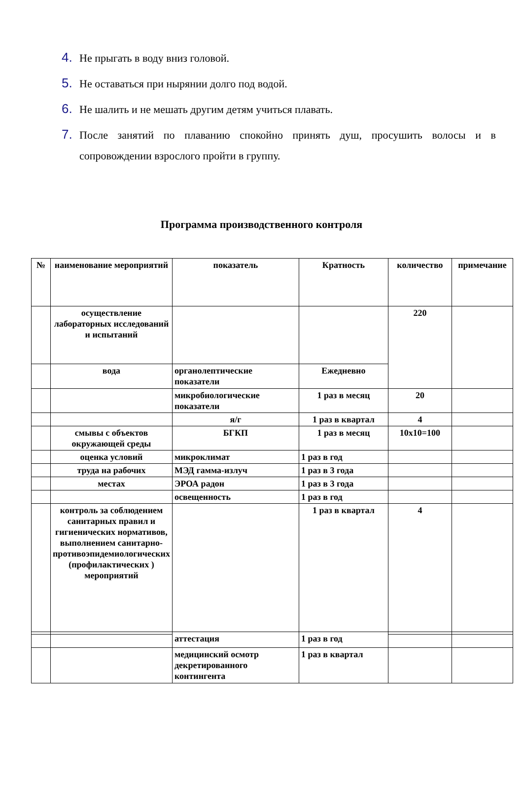4. Не прыгать в воду вниз головой.
5. Не оставаться при нырянии долго под водой.
6. Не шалить и не мешать другим детям учиться плавать.
7. После занятий по плаванию спокойно принять душ, просушить волосы и в сопровождении взрослого пройти в группу.
Программа производственного контроля
| № | наименование мероприятий | показатель | Кратность | количество | примечание |
| --- | --- | --- | --- | --- | --- |
| | осуществление лабораторных исследований и испытаний | | | 220 | |
| | вода | органолептические показатели | Ежедневно | | |
| | | микробиологические показатели | 1 раз в месяц | 20 | |
| | | я/г | 1 раз в квартал | 4 | |
| | смывы с объектов окружающей среды | БГКП | 1 раз в месяц | 10х10=100 | |
| | оценка условий | микроклимат | 1 раз в год | | |
| | труда на рабочих | МЭД гамма-излуч | 1 раз в 3 года | | |
| | местах | ЭРОА радон | 1 раз в 3 года | | |
| | | освещенность | 1 раз в год | | |
| | контроль за соблюдением санитарных правил и гигиенических нормативов, выполнением санитарно-противоэпидемиологических (профилактических ) мероприятий | | 1 раз в квартал | 4 | |
| | | аттестация | 1 раз в год | | |
| | | медицинский осмотр декретированного контингента | 1 раз в квартал | | |